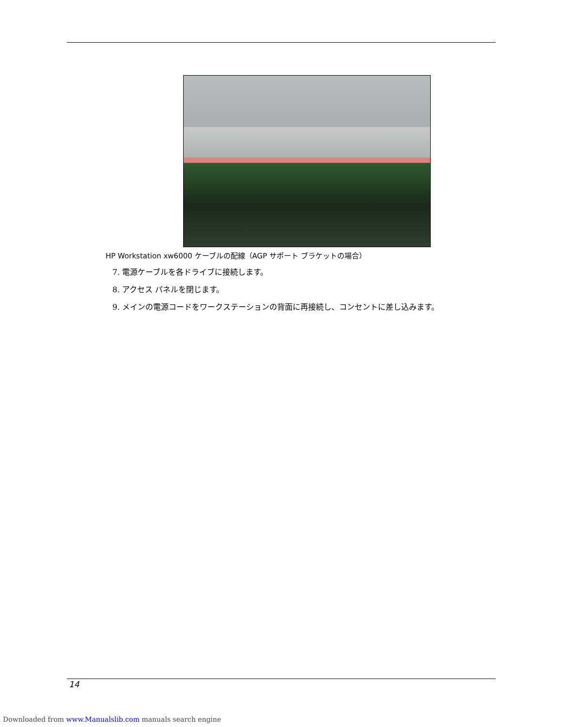HP Workstation xw6000 ケーブルの配線（AGP サポート ブラケットの場合）
7. 電源ケーブルを各ドライブに接続します。
8. アクセス パネルを閉じます。
9. メインの電源コードをワークステーションの背面に再接続し、コンセントに差し込みます。
14
Downloaded from www.Manualslib.com manuals search engine